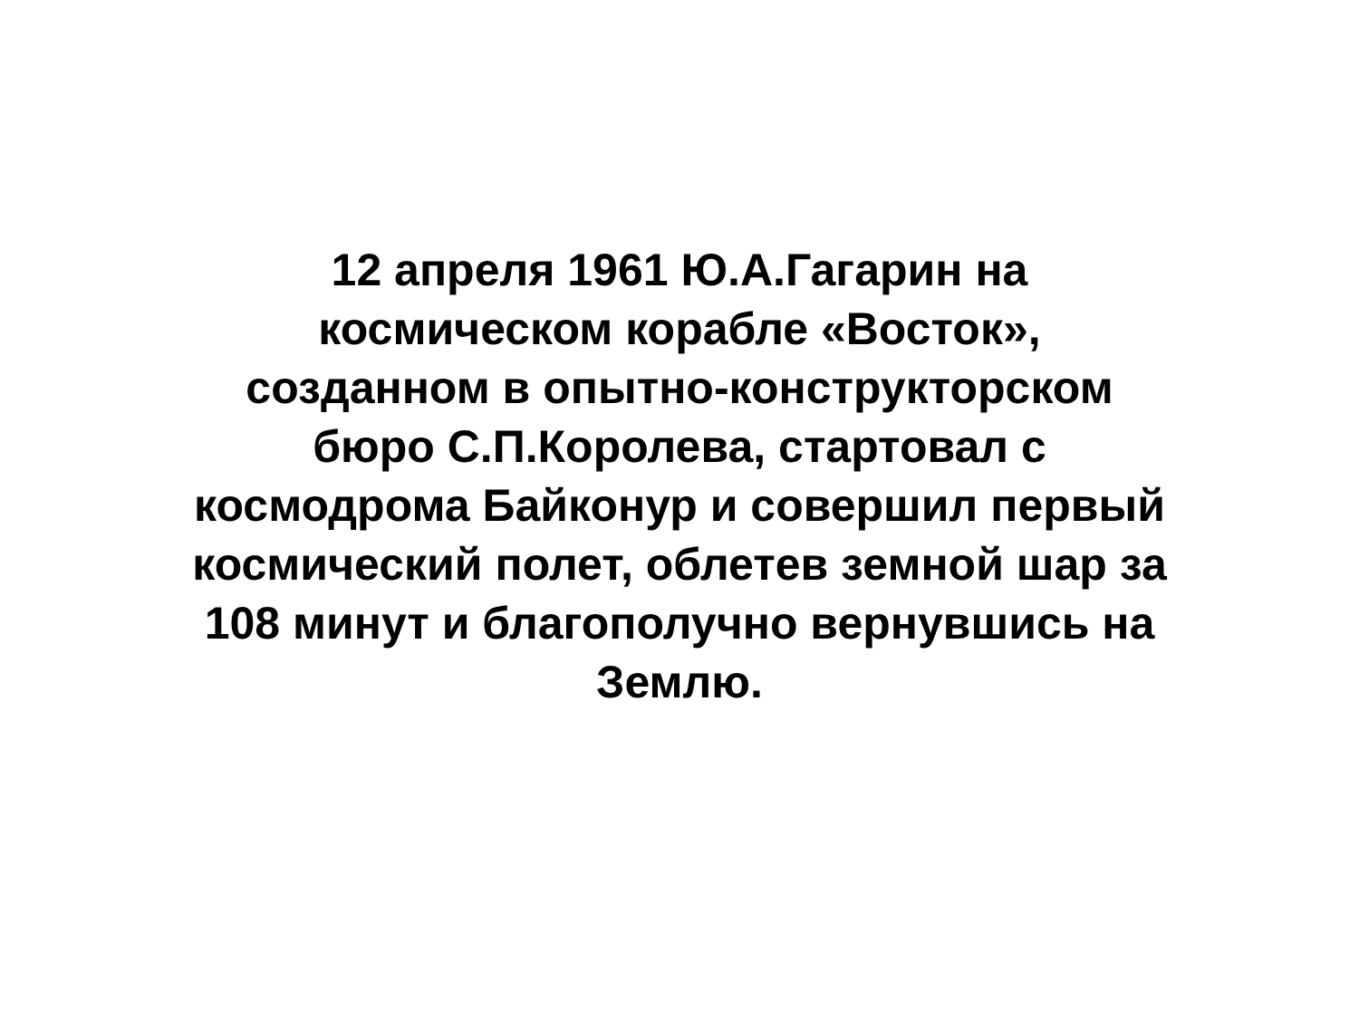12 апреля 1961 Ю.А.Гагарин на
космическом корабле «Восток»,
созданном в опытно-конструкторском
бюро С.П.Королева, стартовал с
космодрома Байконур и совершил первый
космический полет, облетев земной шар за
108 минут и благополучно вернувшись на
Землю.